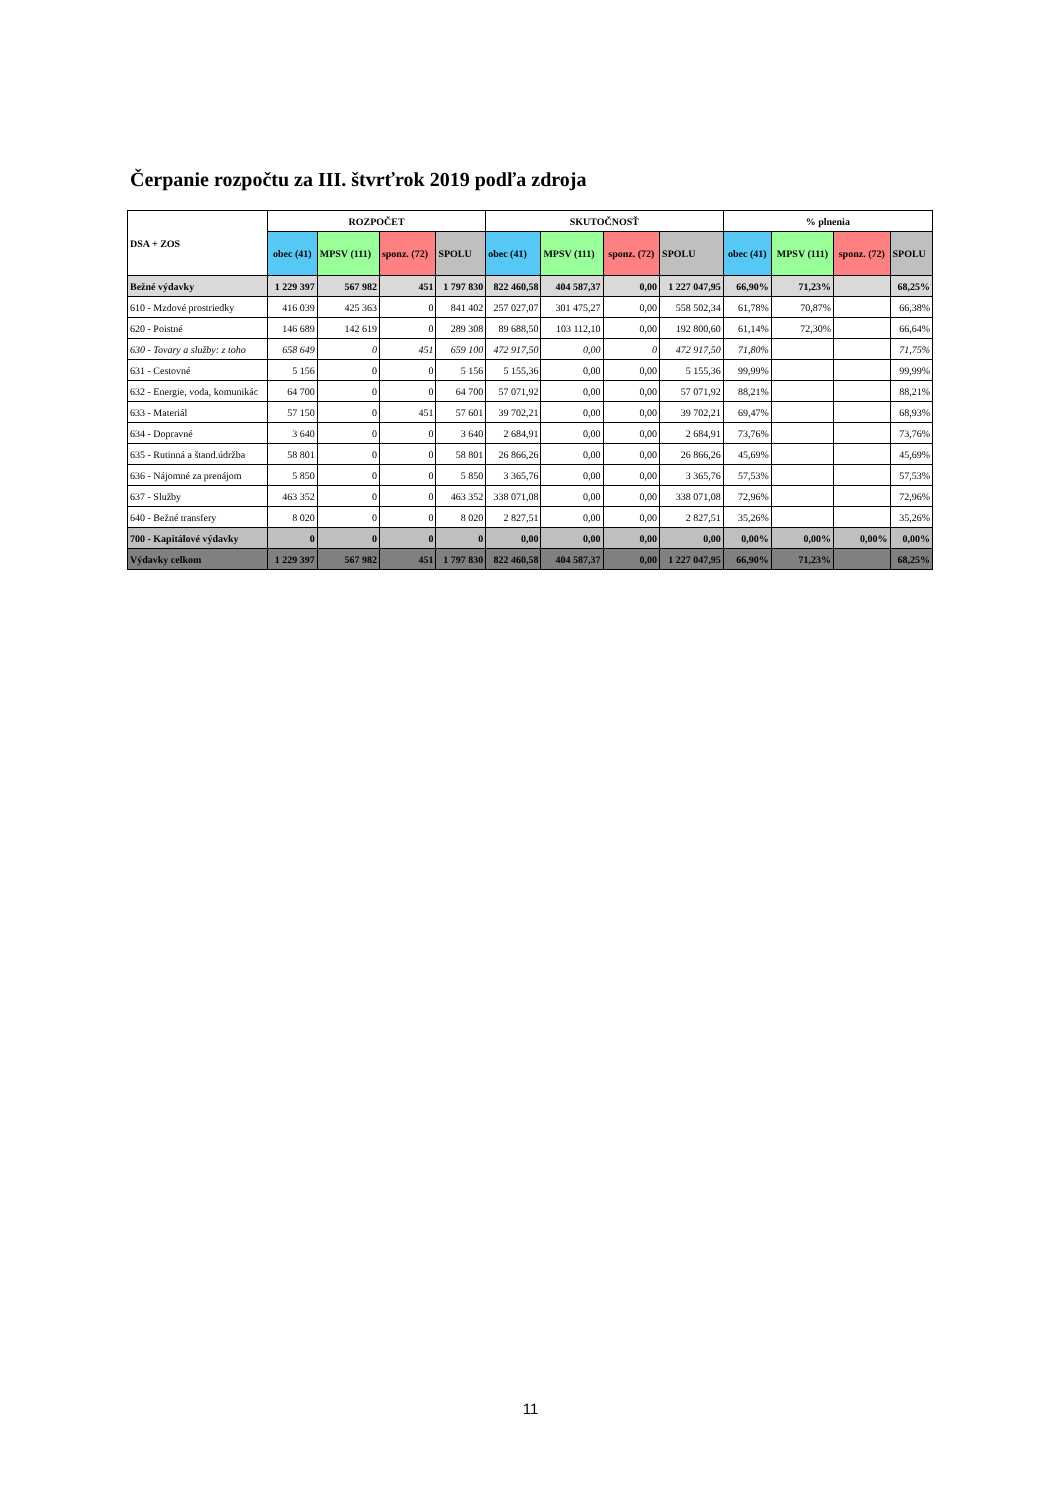Čerpanie rozpočtu za III. štvrťrok 2019 podľa zdroja
| DSA + ZOS | ROZPOČET | | | | SKUTOČNOSŤ | | | | % plnenia | | | |
| --- | --- | --- | --- | --- | --- | --- | --- | --- | --- | --- | --- | --- |
| | obec (41) | MPSV (111) | sponz. (72) | SPOLU | obec (41) | MPSV (111) | sponz. (72) | SPOLU | obec (41) | MPSV (111) | sponz. (72) | SPOLU |
| Bežné výdavky | 1 229 397 | 567 982 | 451 | 1 797 830 | 822 460,58 | 404 587,37 | 0,00 | 1 227 047,95 | 66,90% | 71,23% | | 68,25% |
| 610 - Mzdové prostriedky | 416 039 | 425 363 | 0 | 841 402 | 257 027,07 | 301 475,27 | 0,00 | 558 502,34 | 61,78% | 70,87% | | 66,38% |
| 620 - Poistné | 146 689 | 142 619 | 0 | 289 308 | 89 688,50 | 103 112,10 | 0,00 | 192 800,60 | 61,14% | 72,30% | | 66,64% |
| 630 - Tovary a služby: z toho | 658 649 | 0 | 451 | 659 100 | 472 917,50 | 0,00 | 0 | 472 917,50 | 71,80% | | | 71,75% |
| 631 - Cestovné | 5 156 | 0 | 0 | 5 156 | 5 155,36 | 0,00 | 0,00 | 5 155,36 | 99,99% | | | 99,99% |
| 632 - Energie, voda, komunikác | 64 700 | 0 | 0 | 64 700 | 57 071,92 | 0,00 | 0,00 | 57 071,92 | 88,21% | | | 88,21% |
| 633 - Materiál | 57 150 | 0 | 451 | 57 601 | 39 702,21 | 0,00 | 0,00 | 39 702,21 | 69,47% | | | 68,93% |
| 634 - Dopravné | 3 640 | 0 | 0 | 3 640 | 2 684,91 | 0,00 | 0,00 | 2 684,91 | 73,76% | | | 73,76% |
| 635 - Rutinná a štand.údržba | 58 801 | 0 | 0 | 58 801 | 26 866,26 | 0,00 | 0,00 | 26 866,26 | 45,69% | | | 45,69% |
| 636 - Nájomné za prenájom | 5 850 | 0 | 0 | 5 850 | 3 365,76 | 0,00 | 0,00 | 3 365,76 | 57,53% | | | 57,53% |
| 637 - Služby | 463 352 | 0 | 0 | 463 352 | 338 071,08 | 0,00 | 0,00 | 338 071,08 | 72,96% | | | 72,96% |
| 640 - Bežné transfery | 8 020 | 0 | 0 | 8 020 | 2 827,51 | 0,00 | 0,00 | 2 827,51 | 35,26% | | | 35,26% |
| 700 - Kapitálové výdavky | 0 | 0 | 0 | 0 | 0,00 | 0,00 | 0,00 | 0,00 | 0,00% | 0,00% | 0,00% | 0,00% |
| Výdavky celkom | 1 229 397 | 567 982 | 451 | 1 797 830 | 822 460,58 | 404 587,37 | 0,00 | 1 227 047,95 | 66,90% | 71,23% | | 68,25% |
11